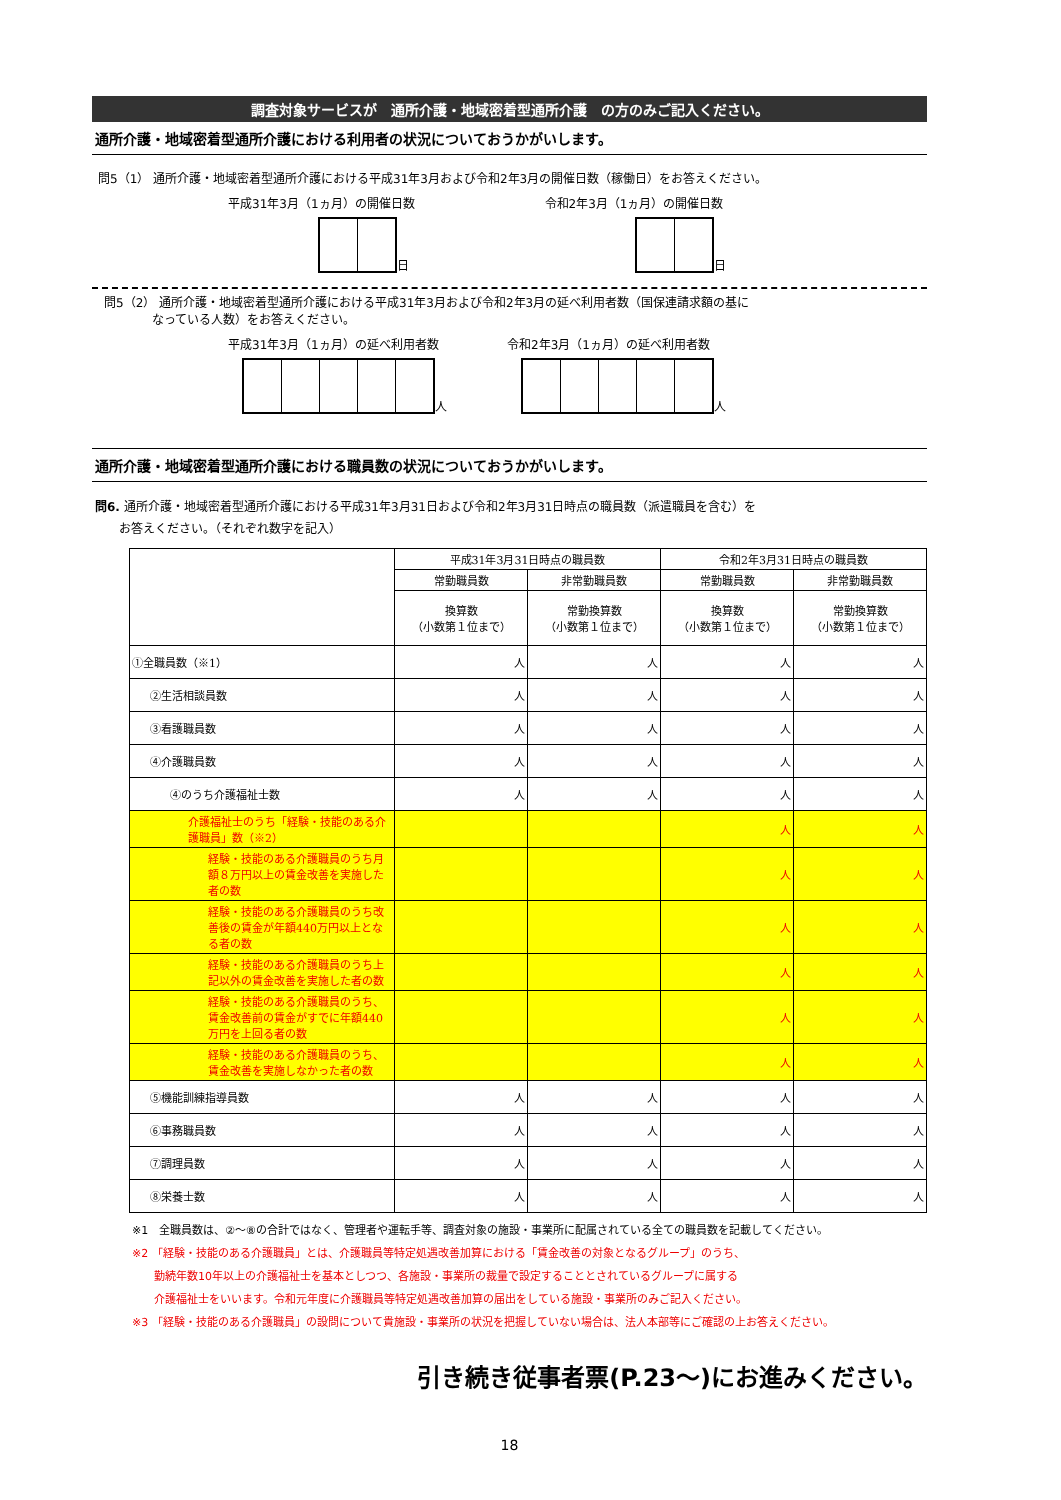調査対象サービスが　通所介護・地域密着型通所介護　の方のみご記入ください。
通所介護・地域密着型通所介護における利用者の状況についておうかがいします。
問5（1） 通所介護・地域密着型通所介護における平成31年3月および令和2年3月の開催日数（稼働日）をお答えください。
平成31年3月（1ヵ月）の開催日数
日
令和2年3月（1ヵ月）の開催日数
日
　問5（2） 通所介護・地域密着型通所介護における平成31年3月および令和2年3月の延べ利用者数（国保連請求額の基に
　　　　　なっている人数）をお答えください。
平成31年3月（1ヵ月）の延べ利用者数
人
令和2年3月（1ヵ月）の延べ利用者数
人
通所介護・地域密着型通所介護における職員数の状況についておうかがいします。
問6. 通所介護・地域密着型通所介護における平成31年3月31日および令和2年3月31日時点の職員数（派遣職員を含む）を
　　お答えください。（それぞれ数字を記入）
| | 平成31年3月31日時点の職員数 | | 令和2年3月31日時点の職員数 | |
| --- | --- | --- | --- | --- |
| | 常勤職員数 | 非常勤職員数 | 常勤職員数 | 非常勤職員数 |
| | 換算数 （小数第１位まで） | 常勤換算数 （小数第１位まで） | 換算数 （小数第１位まで） | 常勤換算数 （小数第１位まで） |
| ①全職員数（※1） | 人 | 人 | 人 | 人 |
| ②生活相談員数 | 人 | 人 | 人 | 人 |
| ③看護職員数 | 人 | 人 | 人 | 人 |
| ④介護職員数 | 人 | 人 | 人 | 人 |
| ④のうち介護福祉士数 | 人 | 人 | 人 | 人 |
| 介護福祉士のうち「経験・技能のある介護職員」数（※2） | | | 人 | 人 |
| 経験・技能のある介護職員のうち月額８万円以上の賃金改善を実施した者の数 | | | 人 | 人 |
| 経験・技能のある介護職員のうち改善後の賃金が年額440万円以上となる者の数 | | | 人 | 人 |
| 経験・技能のある介護職員のうち上記以外の賃金改善を実施した者の数 | | | 人 | 人 |
| 経験・技能のある介護職員のうち、賃金改善前の賃金がすでに年額440万円を上回る者の数 | | | 人 | 人 |
| 経験・技能のある介護職員のうち、賃金改善を実施しなかった者の数 | | | 人 | 人 |
| ⑤機能訓練指導員数 | 人 | 人 | 人 | 人 |
| ⑥事務職員数 | 人 | 人 | 人 | 人 |
| ⑦調理員数 | 人 | 人 | 人 | 人 |
| ⑧栄養士数 | 人 | 人 | 人 | 人 |
※1　全職員数は、②～⑧の合計ではなく、管理者や運転手等、調査対象の施設・事業所に配属されている全ての職員数を記載してください。
※2 「経験・技能のある介護職員」とは、介護職員等特定処遇改善加算における「賃金改善の対象となるグループ」のうち、
　　勤続年数10年以上の介護福祉士を基本としつつ、各施設・事業所の裁量で設定することとされているグループに属する
　　介護福祉士をいいます。令和元年度に介護職員等特定処遇改善加算の届出をしている施設・事業所のみご記入ください。
※3 「経験・技能のある介護職員」の設問について貴施設・事業所の状況を把握していない場合は、法人本部等にご確認の上お答えください。
引き続き従事者票(P.23～)にお進みください。
18